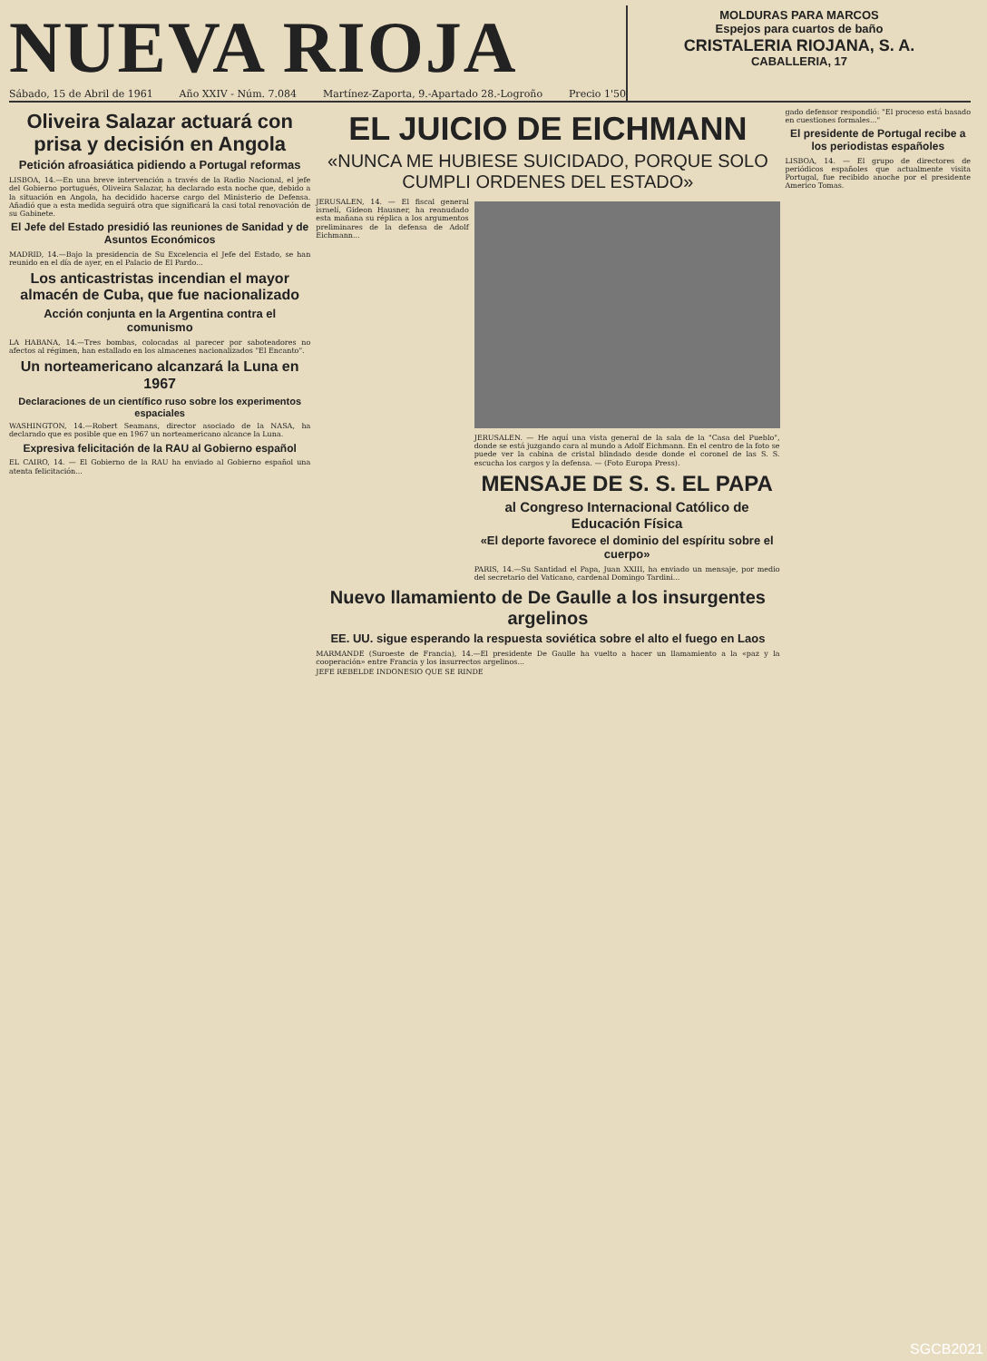NUEVA RIOJA
Sábado, 15 de Abril de 1961 Año XXIV - Núm. 7.084 Martínez-Zaporta, 9.-Apartado 28.-Logroño Precio 1'50
MOLDURAS PARA MARCOS
Espejos para cuartos de baño
CRISTALERIA RIOJANA, S. A.
CABALLERIA, 17
Oliveira Salazar actuará con prisa y decisión en Angola
Petición afroasiática pidiendo a Portugal reformas
LISBOA, 14.—En una breve intervención a través de la Radio Nacional, el jefe del Gobierno portugués, Oliveira Salazar, ha declarado esta noche que, debido a la situación en Angola, ha decidido hacerse cargo del Ministerio de Defensa. Añadió que a esta medida seguirá otra que significará la casi total renovación de su Gabinete.
El Jefe del Estado presidió las reuniones de Sanidad y de Asuntos Económicos
MADRID, 14.—Bajo la presidencia de Su Excelencia el Jefe del Estado, se han reunido en el día de ayer, en el Palacio de El Pardo...
Los anticastristas incendian el mayor almacén de Cuba, que fue nacionalizado
Acción conjunta en la Argentina contra el comunismo
LA HABANA, 14.—Tres bombas, colocadas al parecer por saboteadores no afectos al régimen, han estallado en los almacenes nacionalizados "El Encanto".
Un norteamericano alcanzará la Luna en 1967
Declaraciones de un científico ruso sobre los experimentos espaciales
WASHINGTON, 14.—Robert Seamans, director asociado de la NASA, ha declarado que es posible que en 1967 un norteamericano alcance la Luna.
Expresiva felicitación de la RAU al Gobierno español
EL CAIRO, 14. — El Gobierno de la RAU ha enviado al Gobierno español una atenta felicitación...
EL JUICIO DE EICHMANN
«NUNCA ME HUBIESE SUICIDADO, PORQUE SOLO CUMPLI ORDENES DEL ESTADO»
JERUSALEN, 14. — El fiscal general israelí, Gideon Hausner, ha reanudado esta mañana su réplica a los argumentos preliminares de la defensa de Adolf Eichmann...
JERUSALEN. — He aquí una vista general de la sala de la "Casa del Pueblo", donde se está juzgando cara al mundo a Adolf Eichmann. En el centro de la foto se puede ver la cabina de cristal blindado desde donde el coronel de las S. S. escucha los cargos y la defensa. — (Foto Europa Press).
MENSAJE DE S. S. EL PAPA
al Congreso Internacional Católico de Educación Física
«El deporte favorece el dominio del espíritu sobre el cuerpo»
PARIS, 14.—Su Santidad el Papa, Juan XXIII, ha enviado un mensaje, por medio del secretario del Vaticano, cardenal Domingo Tardini...
Nuevo llamamiento de De Gaulle a los insurgentes argelinos
EE. UU. sigue esperando la respuesta soviética sobre el alto el fuego en Laos
MARMANDE (Suroeste de Francia), 14.—El presidente De Gaulle ha vuelto a hacer un llamamiento a la «paz y la cooperación» entre Francia y los insurrectos argelinos...
JEFE REBELDE INDONESIO QUE SE RINDE
gado defensor respondió: "El proceso está basado en cuestiones formales..."
El presidente de Portugal recibe a los periodistas españoles
LISBOA, 14. — El grupo de directores de periódicos españoles que actualmente visita Portugal, fue recibido anoche por el presidente Americo Tomas.
SGCB2021